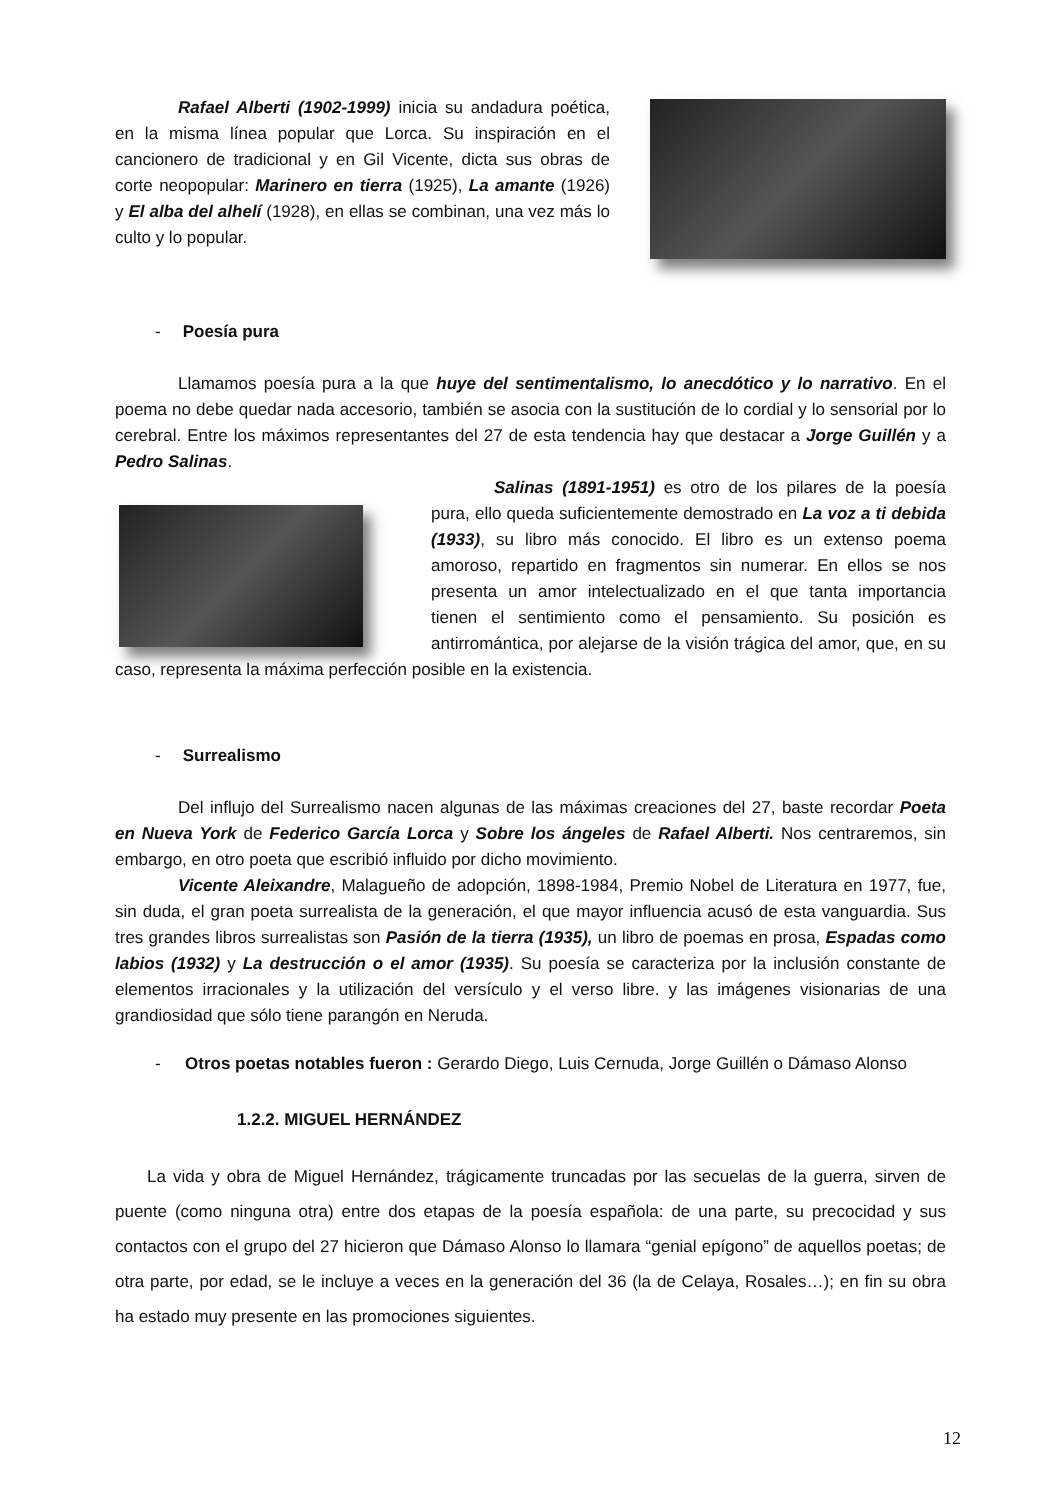Rafael Alberti (1902-1999) inicia su andadura poética, en la misma línea popular que Lorca. Su inspiración en el cancionero de tradicional y en Gil Vicente, dicta sus obras de corte neopopular: Marinero en tierra (1925), La amante (1926) y El alba del alhelí (1928), en ellas se combinan, una vez más lo culto y lo popular.
- Poesía pura
Llamamos poesía pura a la que huye del sentimentalismo, lo anecdótico y lo narrativo. En el poema no debe quedar nada accesorio, también se asocia con la sustitución de lo cordial y lo sensorial por lo cerebral. Entre los máximos representantes del 27 de esta tendencia hay que destacar a Jorge Guillén y a Pedro Salinas.
Salinas (1891-1951) es otro de los pilares de la poesía pura, ello queda suficientemente demostrado en La voz a ti debida (1933), su libro más conocido. El libro es un extenso poema amoroso, repartido en fragmentos sin numerar. En ellos se nos presenta un amor intelectualizado en el que tanta importancia tienen el sentimiento como el pensamiento. Su posición es antirromántica, por alejarse de la visión trágica del amor, que, en su caso, representa la máxima perfección posible en la existencia.
- Surrealismo
Del influjo del Surrealismo nacen algunas de las máximas creaciones del 27, baste recordar Poeta en Nueva York de Federico García Lorca y Sobre los ángeles de Rafael Alberti. Nos centraremos, sin embargo, en otro poeta que escribió influido por dicho movimiento.
Vicente Aleixandre, Malagueño de adopción, 1898-1984, Premio Nobel de Literatura en 1977, fue, sin duda, el gran poeta surrealista de la generación, el que mayor influencia acusó de esta vanguardia. Sus tres grandes libros surrealistas son Pasión de la tierra (1935), un libro de poemas en prosa, Espadas como labios (1932) y La destrucción o el amor (1935). Su poesía se caracteriza por la inclusión constante de elementos irracionales y la utilización del versículo y el verso libre. y las imágenes visionarias de una grandiosidad que sólo tiene parangón en Neruda.
- Otros poetas notables fueron : Gerardo Diego, Luis Cernuda, Jorge Guillén o Dámaso Alonso
1.2.2. MIGUEL HERNÁNDEZ
La vida y obra de Miguel Hernández, trágicamente truncadas por las secuelas de la guerra, sirven de puente (como ninguna otra) entre dos etapas de la poesía española: de una parte, su precocidad y sus contactos con el grupo del 27 hicieron que Dámaso Alonso lo llamara “genial epígono” de aquellos poetas; de otra parte, por edad, se le incluye a veces en la generación del 36 (la de Celaya, Rosales…); en fin su obra ha estado muy presente en las promociones siguientes.
12